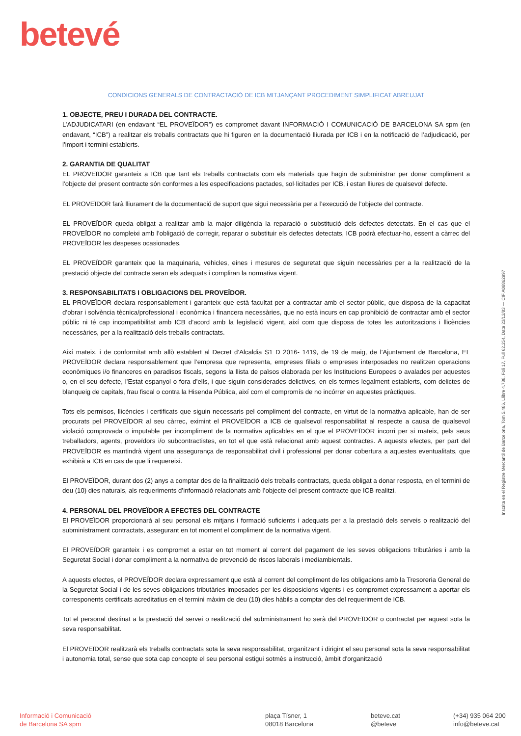betevé
CONDICIONS GENERALS DE CONTRACTACIÓ DE ICB MITJANÇANT PROCEDIMENT SIMPLIFICAT ABREUJAT
1. OBJECTE, PREU I DURADA DEL CONTRACTE.
L’ADJUDICATARI (en endavant “EL PROVEÏDOR”) es compromet davant INFORMACIÓ I COMUNICACIÓ DE BARCELONA SA spm (en endavant, “ICB”) a realitzar els treballs contractats que hi figuren en la documentació lliurada per ICB i en la notificació de l’adjudicació, per l’import i termini establerts.
2. GARANTIA DE QUALITAT
EL PROVEÏDOR garanteix a ICB que tant els treballs contractats com els materials que hagin de subministrar per donar compliment a l’objecte del present contracte són conformes a les especificacions pactades, sol·licitades per ICB, i estan lliures de qualsevol defecte.
EL PROVEÏDOR farà lliurament de la documentació de suport que sigui necessària per a l’execució de l’objecte del contracte.
EL PROVEÏDOR queda obligat a realitzar amb la major diligència la reparació o substitució dels defectes detectats. En el cas que el PROVEÏDOR no compleixi amb l’obligació de corregir, reparar o substituir els defectes detectats, ICB podrà efectuar-ho, essent a càrrec del PROVEÏDOR les despeses ocasionades.
EL PROVEÏDOR garanteix que la maquinaria, vehicles, eines i mesures de seguretat que siguin necessàries per a la realització de la prestació objecte del contracte seran els adequats i compliran la normativa vigent.
3. RESPONSABILITATS I OBLIGACIONS DEL PROVEÏDOR.
EL PROVEÏDOR declara responsablement i garanteix que està facultat per a contractar amb el sector públic, que disposa de la capacitat d’obrar i solvència tècnica/professional i econòmica i financera necessàries, que no està incurs en cap prohibició de contractar amb el sector públic ni té cap incompatibilitat amb ICB d’acord amb la legislació vigent, així com que disposa de totes les autoritzacions i llicències necessàries, per a la realització dels treballs contractats.
Així mateix, i de conformitat amb allò establert al Decret d’Alcaldia S1 D 2016- 1419, de 19 de maig, de l’Ajuntament de Barcelona, EL PROVEÏDOR declara responsablement que l’empresa que representa, empreses filials o empreses interposades no realitzen operacions econòmiques i/o financeres en paradisos fiscals, segons la llista de països elaborada per les Institucions Europees o avalades per aquestes o, en el seu defecte, l’Estat espanyol o fora d’ells, i que siguin considerades delictives, en els termes legalment establerts, com delictes de blanqueig de capitals, frau fiscal o contra la Hisenda Pública, així com el compromís de no incórrer en aquestes pràctiques.
Tots els permisos, llicències i certificats que siguin necessaris pel compliment del contracte, en virtut de la normativa aplicable, han de ser procurats pel PROVEÏDOR al seu càrrec, eximint el PROVEÏDOR a ICB de qualsevol responsabilitat al respecte a causa de qualsevol violació comprovada o imputable per incompliment de la normativa aplicables en el que el PROVEÏDOR incorri per si mateix, pels seus treballadors, agents, proveïdors i/o subcontractistes, en tot el que està relacionat amb aquest contractes. A aquests efectes, per part del PROVEÏDOR es mantindrà vigent una assegurança de responsabilitat civil i professional per donar cobertura a aquestes eventualitats, que exhibirà a ICB en cas de que li requereixi.
El PROVEÏDOR, durant dos (2) anys a comptar des de la finalització dels treballs contractats, queda obligat a donar resposta, en el termini de deu (10) dies naturals, als requeriments d’informació relacionats amb l’objecte del present contracte que ICB realitzi.
4. PERSONAL DEL PROVEÏDOR A EFECTES DEL CONTRACTE
El PROVEÏDOR proporcionarà al seu personal els mitjans i formació suficients i adequats per a la prestació dels serveis o realització del subministrament contractats, assegurant en tot moment el compliment de la normativa vigent.
El PROVEÏDOR garanteix i es compromet a estar en tot moment al corrent del pagament de les seves obligacions tributàries i amb la Seguretat Social i donar compliment a la normativa de prevenció de riscos laborals i mediambientals.
A aquests efectes, el PROVEÏDOR declara expressament que està al corrent del compliment de les obligacions amb la Tresoreria General de la Seguretat Social i de les seves obligacions tributàries imposades per les disposicions vigents i es compromet expressament a aportar els corresponents certificats acreditatius en el termini màxim de deu (10) dies hàbils a comptar des del requeriment de ICB.
Tot el personal destinat a la prestació del servei o realització del subministrament ho serà del PROVEÏDOR o contractat per aquest sota la seva responsabilitat.
El PROVEÏDOR realitzarà els treballs contractats sota la seva responsabilitat, organitzant i dirigint el seu personal sota la seva responsabilitat i autonomia total, sense que sota cap concepte el seu personal estigui sotmès a instrucció, àmbit d'organització
Inscrita en el Registre Mercantil de Barcelona, Tom 5.486, Llibre 4.788, Foli 17, Full 62.254, Data 23/12/83 — CIF A08862997
Informació i Comunicació
de Barcelona SA spm
plaça Tísner, 1
08018 Barcelona
beteve.cat
@beteve
(+34) 935 064 200
info@beteve.cat